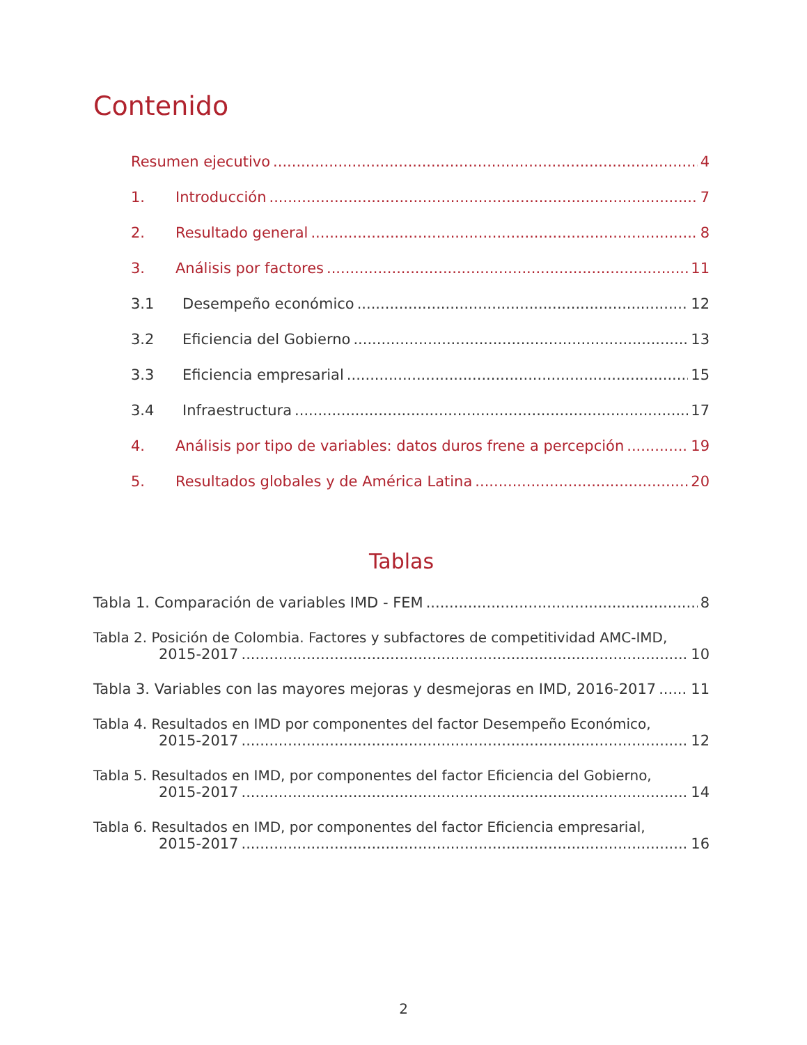Contenido
Resumen ejecutivo 4
1. Introducción 7
2. Resultado general 8
3. Análisis por factores 11
3.1 Desempeño económico 12
3.2 Eficiencia del Gobierno 13
3.3 Eficiencia empresarial 15
3.4 Infraestructura 17
4. Análisis por tipo de variables: datos duros frene a percepción 19
5. Resultados globales y de América Latina 20
Tablas
Tabla 1. Comparación de variables IMD - FEM 8
Tabla 2. Posición de Colombia. Factores y subfactores de competitividad AMC-IMD,
2015-2017 10
Tabla 3. Variables con las mayores mejoras y desmejoras en IMD, 2016-2017 11
Tabla 4. Resultados en IMD por componentes del factor Desempeño Económico,
2015-2017 12
Tabla 5. Resultados en IMD, por componentes del factor Eficiencia del Gobierno,
2015-2017 14
Tabla 6. Resultados en IMD, por componentes del factor Eficiencia empresarial,
2015-2017 16
2